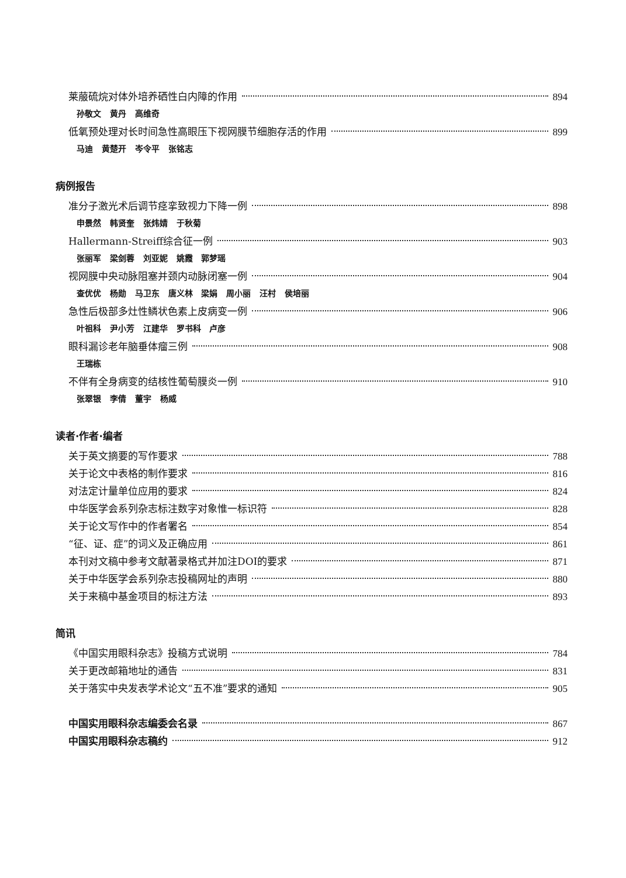莱菔硫烷对体外培养硒性白内障的作用 894
孙敬文 黄丹 高维奇
低氧预处理对长时间急性高眼压下视网膜节细胞存活的作用 899
马迪 黄楚开 岑令平 张铭志
病例报告
准分子激光术后调节痉挛致视力下降一例 898
申景然 韩贤奎 张炜婧 于秋菊
Hallermann-Streiff综合征一例 903
张丽军 梁剑蓉 刘亚妮 姚霞 郭梦瑶
视网膜中央动脉阻塞并颈内动脉闭塞一例 904
查优优 杨勋 马卫东 唐义林 梁娟 周小丽 汪村 侯培丽
急性后极部多灶性鳞状色素上皮病变一例 906
叶祖科 尹小芳 江建华 罗书科 卢彦
眼科漏诊老年脑垂体瘤三例 908
王瑞栋
不伴有全身病变的结核性葡萄膜炎一例 910
张翠银 李倩 董宇 杨威
读者·作者·编者
关于英文摘要的写作要求 788
关于论文中表格的制作要求 816
对法定计量单位应用的要求 824
中华医学会系列杂志标注数字对象惟一标识符 828
关于论文写作中的作者署名 854
“征、证、症”的词义及正确应用 861
本刊对文稿中参考文献著录格式并加注DOI的要求 871
关于中华医学会系列杂志投稿网址的声明 880
关于来稿中基金项目的标注方法 893
简讯
《中国实用眼科杂志》投稿方式说明 784
关于更改邮箱地址的通告 831
关于落实中央发表学术论文“五不准”要求的通知 905
中国实用眼科杂志编委会名录 867
中国实用眼科杂志稿约 912